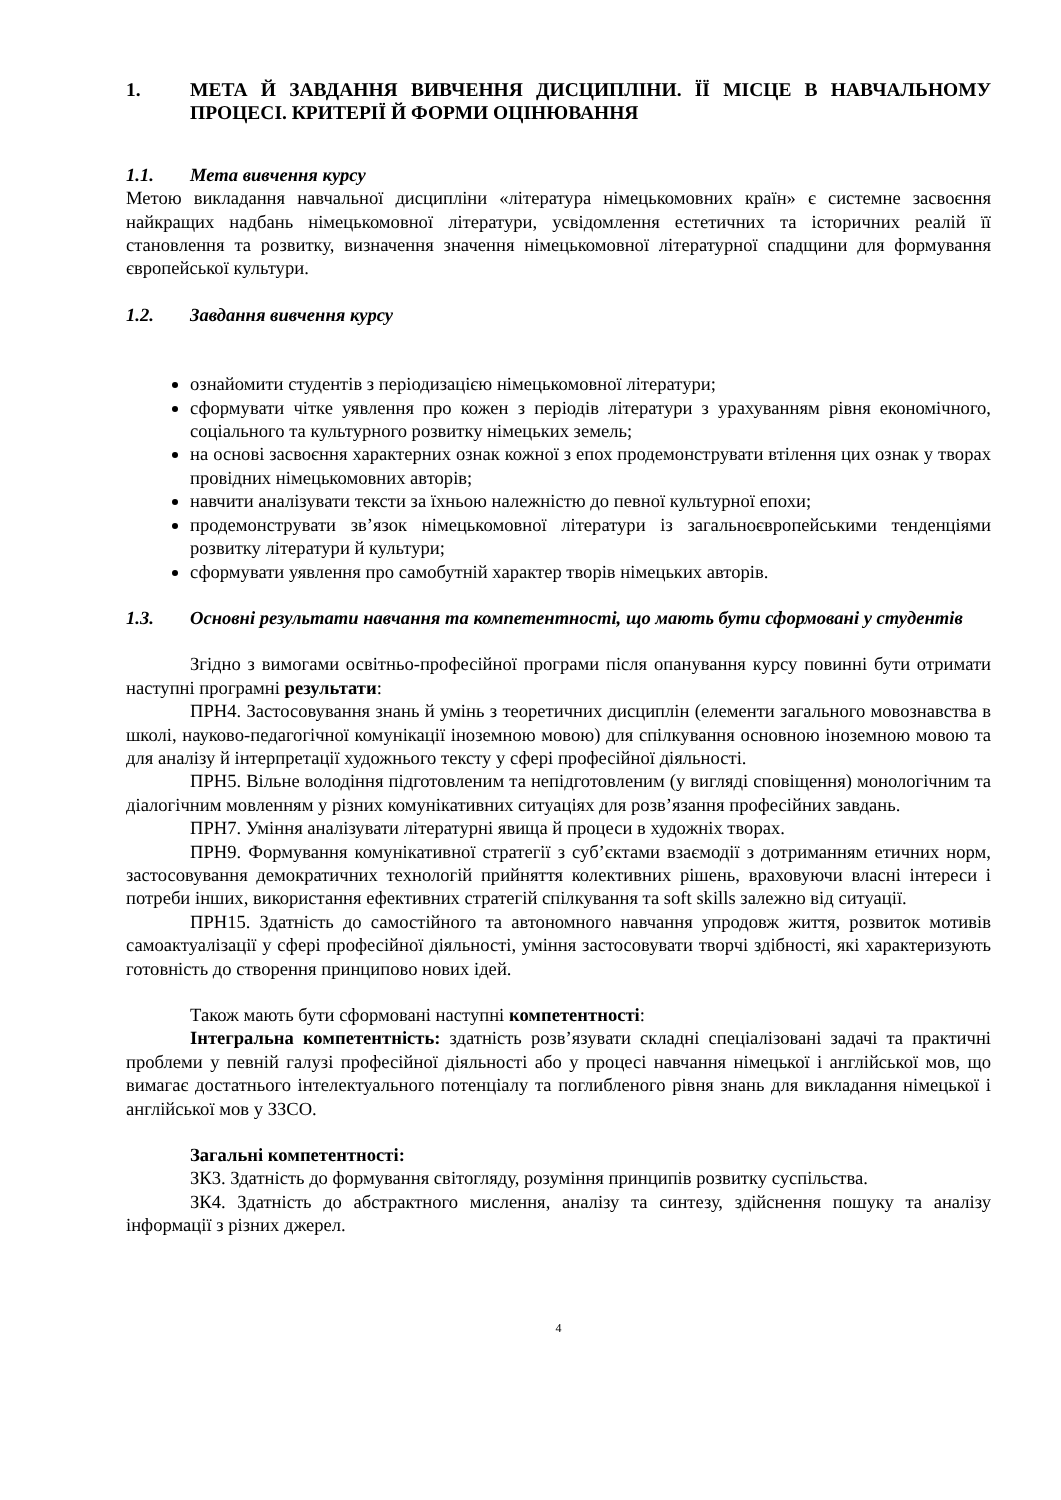1. МЕТА Й ЗАВДАННЯ ВИВЧЕННЯ ДИСЦИПЛІНИ. ЇЇ МІСЦЕ В НАВЧАЛЬНОМУ ПРОЦЕСІ. КРИТЕРІЇ Й ФОРМИ ОЦІНЮВАННЯ
1.1. Мета вивчення курсу
Метою викладання навчальної дисципліни «література німецькомовних країн» є системне засвоєння найкращих надбань німецькомовної літератури, усвідомлення естетичних та історичних реалій її становлення та розвитку, визначення значення німецькомовної літературної спадщини для формування європейської культури.
1.2. Завдання вивчення курсу
ознайомити студентів з періодизацією німецькомовної літератури;
сформувати чітке уявлення про кожен з періодів літератури з урахуванням рівня економічного, соціального та культурного розвитку німецьких земель;
на основі засвоєння характерних ознак кожної з епох продемонструвати втілення цих ознак у творах провідних німецькомовних авторів;
навчити аналізувати тексти за їхньою належністю до певної культурної епохи;
продемонструвати зв’язок німецькомовної літератури із загальноєвропейськими тенденціями розвитку літератури й культури;
сформувати уявлення про самобутній характер творів німецьких авторів.
1.3. Основні результати навчання та компетентності, що мають бути сформовані у студентів
Згідно з вимогами освітньо-професійної програми після опанування курсу повинні бути отримати наступні програмні результати:
ПРН4. Застосовування знань й умінь з теоретичних дисциплін (елементи загального мовознавства в школі, науково-педагогічної комунікації іноземною мовою) для спілкування основною іноземною мовою та для аналізу й інтерпретації художнього тексту у сфері професійної діяльності.
ПРН5. Вільне володіння підготовленим та непідготовленим (у вигляді сповіщення) монологічним та діалогічним мовленням у різних комунікативних ситуаціях для розв’язання професійних завдань.
ПРН7. Уміння аналізувати літературні явища й процеси в художніх творах.
ПРН9. Формування комунікативної стратегії з суб’єктами взаємодії з дотриманням етичних норм, застосовування демократичних технологій прийняття колективних рішень, враховуючи власні інтереси і потреби інших, використання ефективних стратегій спілкування та soft skills залежно від ситуації.
ПРН15. Здатність до самостійного та автономного навчання упродовж життя, розвиток мотивів самоактуалізації у сфері професійної діяльності, уміння застосовувати творчі здібності, які характеризують готовність до створення принципово нових ідей.
Також мають бути сформовані наступні компетентності:
Інтегральна компетентність: здатність розв’язувати складні спеціалізовані задачі та практичні проблеми у певній галузі професійної діяльності або у процесі навчання німецької і англійської мов, що вимагає достатнього інтелектуального потенціалу та поглибленого рівня знань для викладання німецької і англійської мов у ЗЗСО.
Загальні компетентності:
ЗК3. Здатність до формування світогляду, розуміння принципів розвитку суспільства.
ЗК4. Здатність до абстрактного мислення, аналізу та синтезу, здійснення пошуку та аналізу інформації з різних джерел.
4